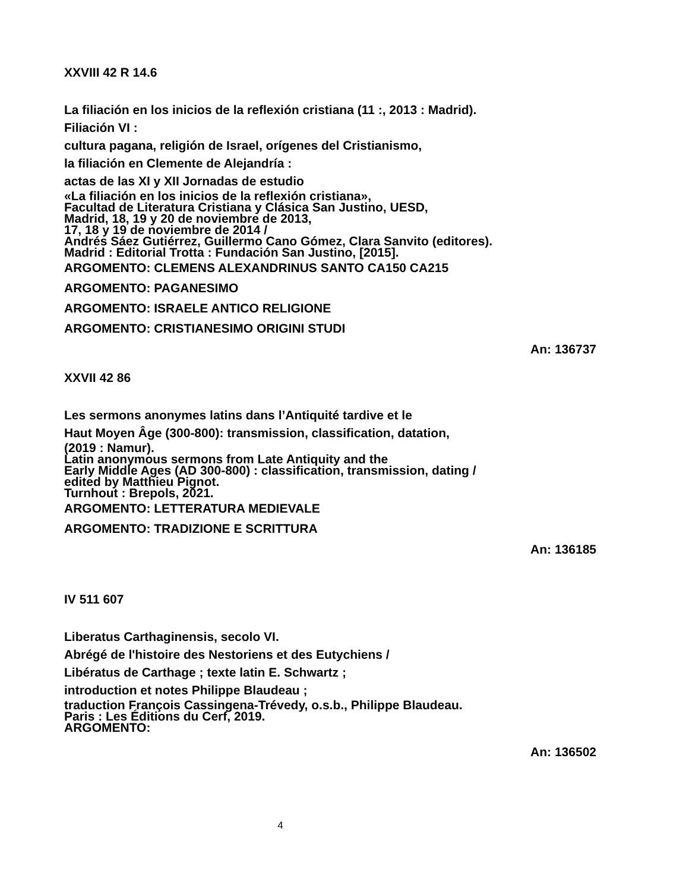XXVIII 42 R 14.6
La filiación en los inicios de la reflexión cristiana (11 :, 2013 : Madrid).
Filiación VI :
cultura pagana, religión de Israel, orígenes del Cristianismo,
la filiación en Clemente de Alejandría :
actas de las XI y XII Jornadas de estudio
«La filiación en los inicios de la reflexión cristiana»,
Facultad de Literatura Cristiana y Clásica San Justino, UESD,
Madrid, 18, 19 y 20 de noviembre de 2013,
17, 18 y 19 de noviembre de 2014 /
Andrés Sáez Gutiérrez, Guillermo Cano Gómez, Clara Sanvito (editores).
Madrid : Editorial Trotta : Fundación San Justino, [2015].
ARGOMENTO: CLEMENS ALEXANDRINUS SANTO CA150 CA215
ARGOMENTO: PAGANESIMO
ARGOMENTO: ISRAELE ANTICO RELIGIONE
ARGOMENTO: CRISTIANESIMO ORIGINI STUDI
An: 136737
XXVII 42 86
Les sermons anonymes latins dans l’Antiquité tardive et le
Haut Moyen Âge (300-800): transmission, classification, datation,
(2019 : Namur).
Latin anonymous sermons from Late Antiquity and the
Early Middle Ages (AD 300-800) : classification, transmission, dating /
edited by Matthieu Pignot.
Turnhout : Brepols, 2021.
ARGOMENTO: LETTERATURA MEDIEVALE
ARGOMENTO: TRADIZIONE E SCRITTURA
An: 136185
IV 511 607
Liberatus Carthaginensis, secolo VI.
Abrégé de l'histoire des Nestoriens et des Eutychiens /
Libératus de Carthage ; texte latin E. Schwartz ;
introduction et notes Philippe Blaudeau ;
traduction François Cassingena-Trévedy, o.s.b., Philippe Blaudeau.
Paris : Les Éditions du Cerf, 2019.
ARGOMENTO:
An: 136502
4